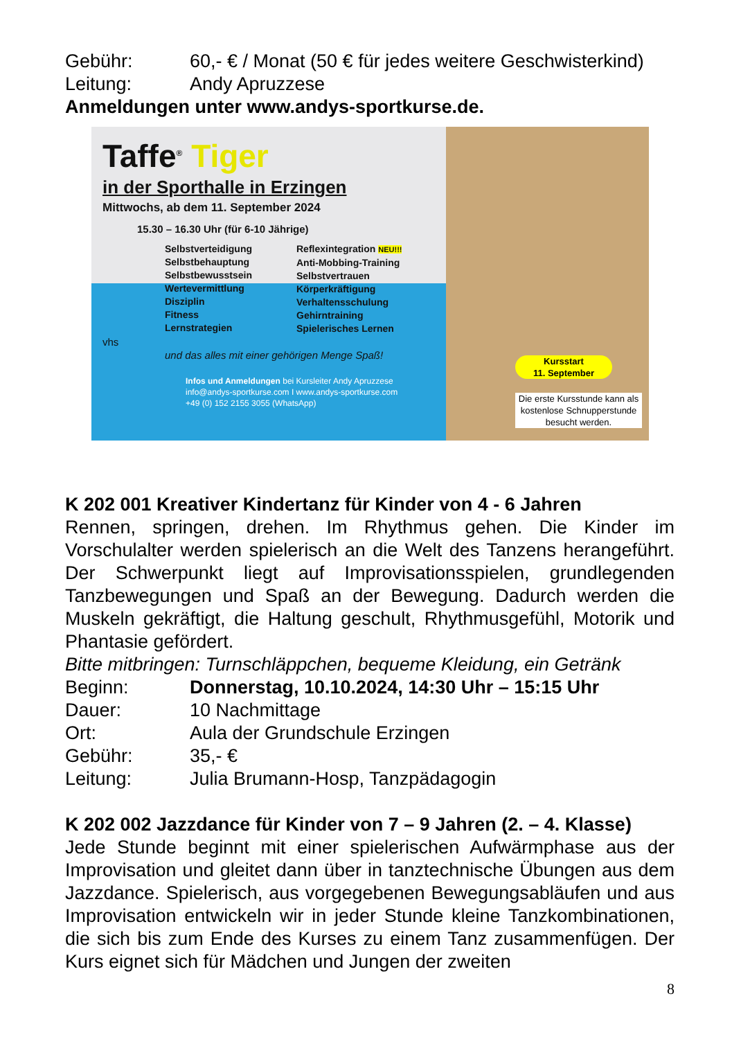Gebühr: 60,- € / Monat (50 € für jedes weitere Geschwisterkind)
Leitung: Andy Apruzzese
Anmeldungen unter www.andys-sportkurse.de.
Taffe<sup>®</sup> Tiger
in der Sporthalle in Erzingen
Mittwochs, ab dem 11. September 2024
15.30 – 16.30 Uhr (für 6-10 Jährige)
Selbstverteidigung
Selbstbehauptung
Selbstbewusstsein
Wertevermittlung
Disziplin
Fitness
Lernstrategien
Reflexintegration NEU!!!
Anti-Mobbing-Training
Selbstvertrauen
Körperkräftigung
Verhaltensschulung
Gehirntraining
Spielerisches Lernen
vhs
und das alles mit einer gehörigen Menge Spaß!
Infos und Anmeldungen bei Kursleiter Andy Apruzzese
info@andys-sportkurse.com I www.andys-sportkurse.com
+49 (0) 152 2155 3055 (WhatsApp)
Kursstart
11. September
Die erste Kursstunde kann als kostenlose Schnupperstunde besucht werden.
K 202 001 Kreativer Kindertanz für Kinder von 4 - 6 Jahren
Rennen, springen, drehen. Im Rhythmus gehen. Die Kinder im Vorschulalter werden spielerisch an die Welt des Tanzens herangeführt. Der Schwerpunkt liegt auf Improvisationsspielen, grundlegenden Tanzbewegungen und Spaß an der Bewegung. Dadurch werden die Muskeln gekräftigt, die Haltung geschult, Rhythmusgefühl, Motorik und Phantasie gefördert.
Bitte mitbringen: Turnschläppchen, bequeme Kleidung, ein Getränk
Beginn: Donnerstag, 10.10.2024, 14:30 Uhr – 15:15 Uhr
Dauer: 10 Nachmittage
Ort: Aula der Grundschule Erzingen
Gebühr: 35,- €
Leitung: Julia Brumann-Hosp, Tanzpädagogin
K 202 002 Jazzdance für Kinder von 7 – 9 Jahren (2. – 4. Klasse)
Jede Stunde beginnt mit einer spielerischen Aufwärmphase aus der Improvisation und gleitet dann über in tanztechnische Übungen aus dem Jazzdance. Spielerisch, aus vorgegebenen Bewegungsabläufen und aus Improvisation entwickeln wir in jeder Stunde kleine Tanzkombinationen, die sich bis zum Ende des Kurses zu einem Tanz zusammenfügen. Der Kurs eignet sich für Mädchen und Jungen der zweiten
8